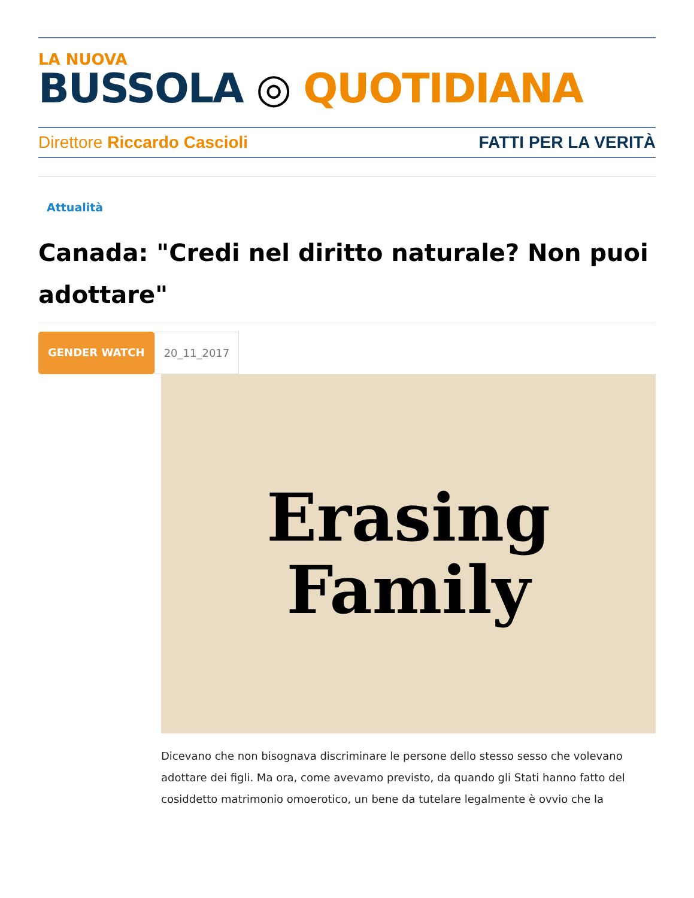LA NUOVA
BUSSOLA ◎ QUOTIDIANA
Direttore Riccardo Cascioli FATTI PER LA VERITÀ
Attualità
Canada: "Credi nel diritto naturale? Non puoi adottare"
GENDER WATCH 20_11_2017
Erasing
Family
Dicevano che non bisognava discriminare le persone dello stesso sesso che volevano adottare dei figli. Ma ora, come avevamo previsto, da quando gli Stati hanno fatto del cosiddetto matrimonio omoerotico, un bene da tutelare legalmente è ovvio che la